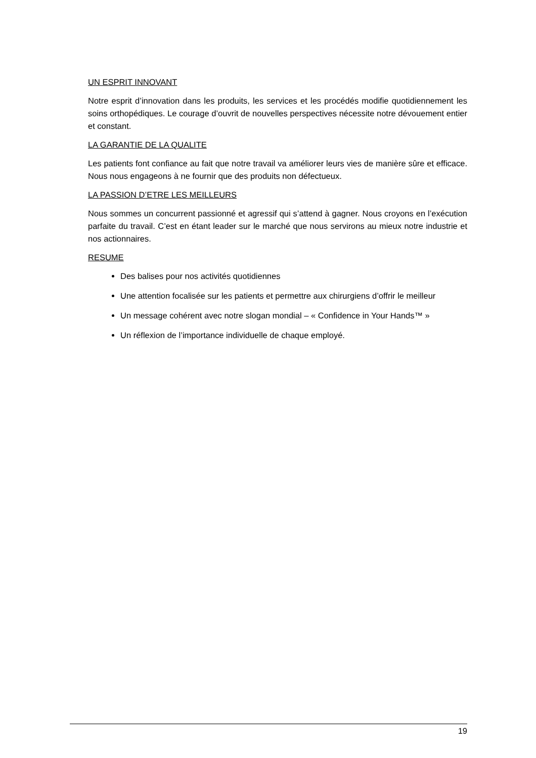UN ESPRIT INNOVANT
Notre esprit d’innovation dans les produits, les services et les procédés modifie quotidiennement les soins orthopédiques. Le courage d’ouvrit de nouvelles perspectives nécessite notre dévouement entier et constant.
LA GARANTIE DE LA QUALITE
Les patients font confiance au fait que notre travail va améliorer leurs vies de manière sûre et efficace. Nous nous engageons à ne fournir que des produits non défectueux.
LA PASSION D’ETRE LES MEILLEURS
Nous sommes un concurrent passionné et agressif qui s’attend à gagner. Nous croyons en l’exécution parfaite du travail. C’est en étant leader sur le marché que nous servirons au mieux notre industrie et nos actionnaires.
RESUME
Des balises pour nos activités quotidiennes
Une attention focalisée sur les patients et permettre aux chirurgiens d’offrir le meilleur
Un message cohérent avec notre slogan mondial – « Confidence in Your Hands™ »
Un réflexion de l’importance individuelle de chaque employé.
19